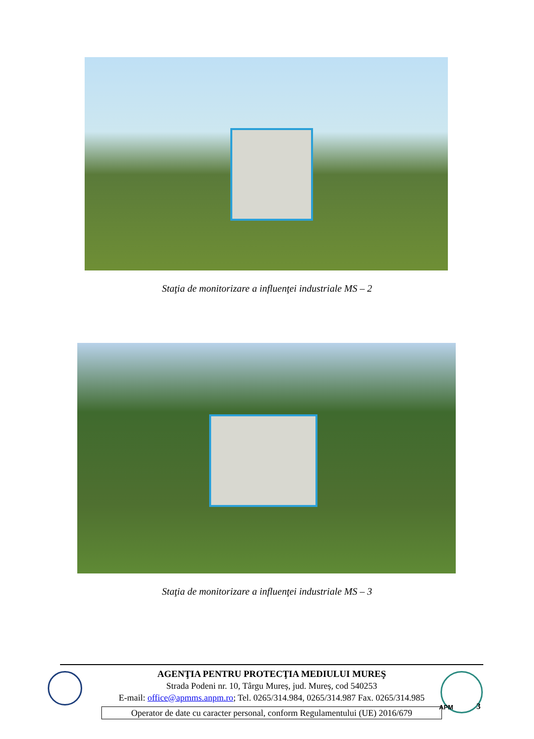Staţia de monitorizare a influenţei industriale MS – 2
Staţia de monitorizare a influenţei industriale MS – 3
AGENŢIA PENTRU PROTECŢIA MEDIULUI MUREŞ
Strada Podeni nr. 10, Târgu Mureș, jud. Mureș, cod 540253
E-mail: office@apmms.anpm.ro; Tel. 0265/314.984, 0265/314.987 Fax. 0265/314.985
Operator de date cu caracter personal, conform Regulamentului (UE) 2016/679
APM 3